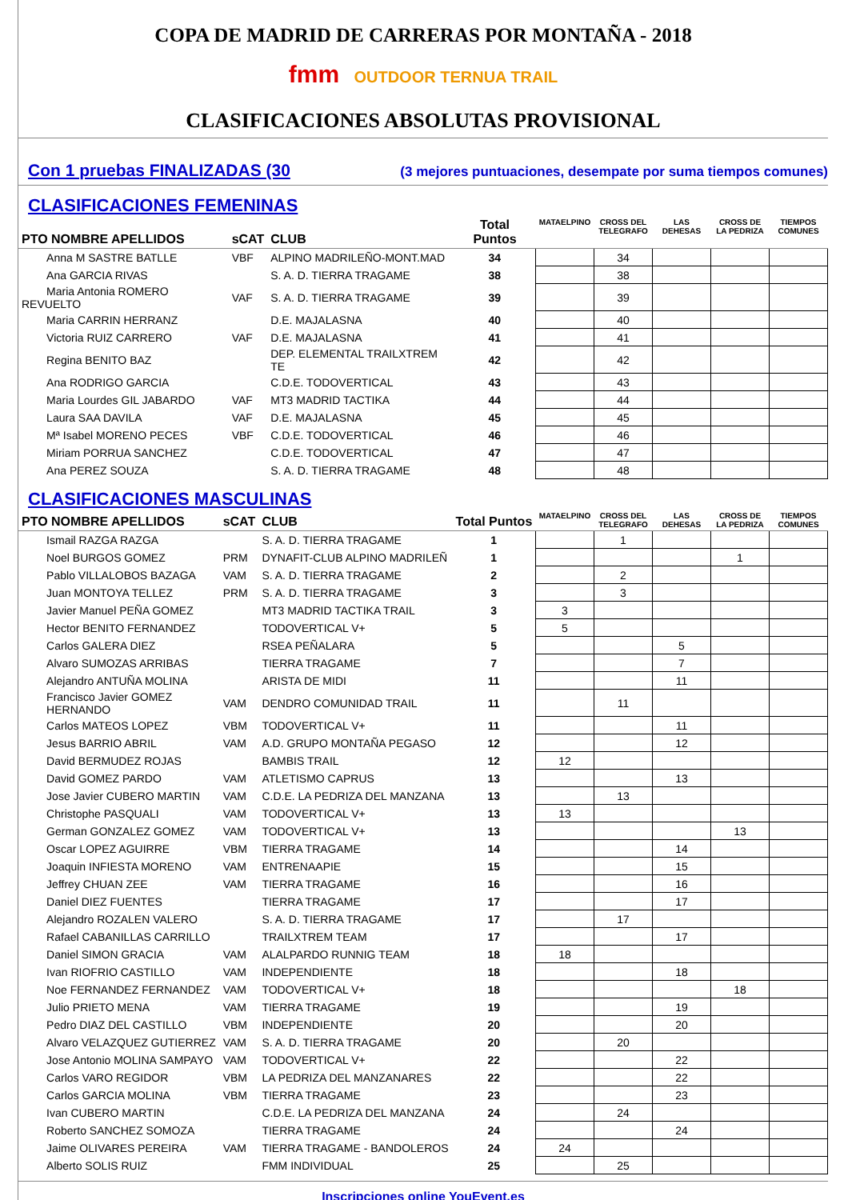COPA DE MADRID DE CARRERAS POR MONTAÑA - 2018
fmm OUTDOOR TERNUA TRAIL
CLASIFICACIONES ABSOLUTAS PROVISIONAL
Con 1 pruebas FINALIZADAS (30 (3 mejores puntuaciones, desempate por suma tiempos comunes)
CLASIFICACIONES FEMENINAS
| PTO NOMBRE APELLIDOS | sCAT | CLUB | Total Puntos | MATAELPINO | CROSS DEL TELEGRAFO | LAS DEHESAS | CROSS DE LA PEDRIZA | TIEMPOS COMUNES |
| --- | --- | --- | --- | --- | --- | --- | --- | --- |
| Anna M SASTRE BATLLE | VBF | ALPINO MADRILEÑO-MONT.MAD | 34 | | 34 | | | |
| Ana GARCIA RIVAS | | S. A. D. TIERRA TRAGAME | 38 | | 38 | | | |
| Maria Antonia ROMERO REVUELTO | VAF | S. A. D. TIERRA TRAGAME | 39 | | 39 | | | |
| Maria CARRIN HERRANZ | | D.E. MAJALASNA | 40 | | 40 | | | |
| Victoria RUIZ CARRERO | VAF | D.E. MAJALASNA | 41 | | 41 | | | |
| Regina BENITO BAZ | | DEP. ELEMENTAL TRAILXTREM TE | 42 | | 42 | | | |
| Ana RODRIGO GARCIA | | C.D.E. TODOVERTICAL | 43 | | 43 | | | |
| Maria Lourdes GIL JABARDO | VAF | MT3 MADRID TACTIKA | 44 | | 44 | | | |
| Laura SAA DAVILA | VAF | D.E. MAJALASNA | 45 | | 45 | | | |
| Mª Isabel MORENO PECES | VBF | C.D.E. TODOVERTICAL | 46 | | 46 | | | |
| Miriam PORRUA SANCHEZ | | C.D.E. TODOVERTICAL | 47 | | 47 | | | |
| Ana PEREZ SOUZA | | S. A. D. TIERRA TRAGAME | 48 | | 48 | | | |
CLASIFICACIONES MASCULINAS
| PTO NOMBRE APELLIDOS | sCAT | CLUB | Total Puntos | MATAELPINO | CROSS DEL TELEGRAFO | LAS DEHESAS | CROSS DE LA PEDRIZA | TIEMPOS COMUNES |
| --- | --- | --- | --- | --- | --- | --- | --- | --- |
| Ismail RAZGA RAZGA | | S. A. D. TIERRA TRAGAME | 1 | | 1 | | | |
| Noel BURGOS GOMEZ | PRM | DYNAFIT-CLUB ALPINO MADRILEÑ | 1 | | | | 1 | |
| Pablo VILLALOBOS BAZAGA | VAM | S. A. D. TIERRA TRAGAME | 2 | | 2 | | | |
| Juan MONTOYA TELLEZ | PRM | S. A. D. TIERRA TRAGAME | 3 | | 3 | | | |
| Javier Manuel PEÑA GOMEZ | | MT3 MADRID TACTIKA TRAIL | 3 | 3 | | | | |
| Hector BENITO FERNANDEZ | | TODOVERTICAL V+ | 5 | 5 | | | | |
| Carlos GALERA DIEZ | | RSEA PEÑALARA | 5 | | | 5 | | |
| Alvaro SUMOZAS ARRIBAS | | TIERRA TRAGAME | 7 | | | 7 | | |
| Alejandro ANTUÑA MOLINA | | ARISTA DE MIDI | 11 | | | 11 | | |
| Francisco Javier GOMEZ HERNANDO | VAM | DENDRO COMUNIDAD TRAIL | 11 | | 11 | | | |
| Carlos MATEOS LOPEZ | VBM | TODOVERTICAL V+ | 11 | | | 11 | | |
| Jesus BARRIO ABRIL | VAM | A.D. GRUPO MONTAÑA PEGASO | 12 | | | 12 | | |
| David BERMUDEZ ROJAS | | BAMBIS TRAIL | 12 | 12 | | | | |
| David GOMEZ PARDO | VAM | ATLETISMO CAPRUS | 13 | | | 13 | | |
| Jose Javier CUBERO MARTIN | VAM | C.D.E. LA PEDRIZA DEL MANZANA | 13 | | 13 | | | |
| Christophe PASQUALI | VAM | TODOVERTICAL V+ | 13 | 13 | | | | |
| German GONZALEZ GOMEZ | VAM | TODOVERTICAL V+ | 13 | | | | 13 | |
| Oscar LOPEZ AGUIRRE | VBM | TIERRA TRAGAME | 14 | | | 14 | | |
| Joaquin INFIESTA MORENO | VAM | ENTRENAAPIE | 15 | | | 15 | | |
| Jeffrey CHUAN ZEE | VAM | TIERRA TRAGAME | 16 | | | 16 | | |
| Daniel DIEZ FUENTES | | TIERRA TRAGAME | 17 | | | 17 | | |
| Alejandro ROZALEN VALERO | | S. A. D. TIERRA TRAGAME | 17 | | 17 | | | |
| Rafael CABANILLAS CARRILLO | | TRAILXTREM TEAM | 17 | | | 17 | | |
| Daniel SIMON GRACIA | VAM | ALALPARDO RUNNIG TEAM | 18 | 18 | | | | |
| Ivan RIOFRIO CASTILLO | VAM | INDEPENDIENTE | 18 | | | 18 | | |
| Noe FERNANDEZ FERNANDEZ | VAM | TODOVERTICAL V+ | 18 | | | | 18 | |
| Julio PRIETO MENA | VAM | TIERRA TRAGAME | 19 | | | 19 | | |
| Pedro DIAZ DEL CASTILLO | VBM | INDEPENDIENTE | 20 | | | 20 | | |
| Alvaro VELAZQUEZ GUTIERREZ | VAM | S. A. D. TIERRA TRAGAME | 20 | | 20 | | | |
| Jose Antonio MOLINA SAMPAYO | VAM | TODOVERTICAL V+ | 22 | | | 22 | | |
| Carlos VARO REGIDOR | VBM | LA PEDRIZA DEL MANZANARES | 22 | | | 22 | | |
| Carlos GARCIA MOLINA | VBM | TIERRA TRAGAME | 23 | | | 23 | | |
| Ivan CUBERO MARTIN | | C.D.E. LA PEDRIZA DEL MANZANA | 24 | | 24 | | | |
| Roberto SANCHEZ SOMOZA | | TIERRA TRAGAME | 24 | | | 24 | | |
| Jaime OLIVARES PEREIRA | VAM | TIERRA TRAGAME - BANDOLEROS | 24 | 24 | | | | |
| Alberto SOLIS RUIZ | | FMM INDIVIDUAL | 25 | | 25 | | | |
Inscripciones online YouEvent.es